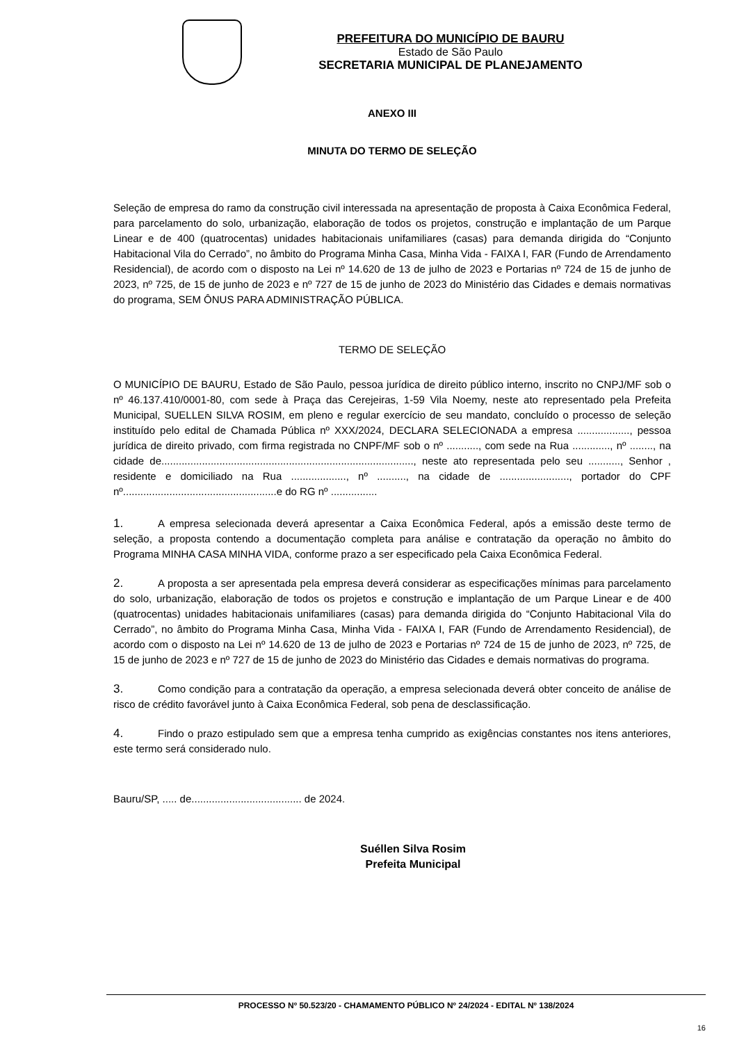PREFEITURA DO MUNICÍPIO DE BAURU
Estado de São Paulo
SECRETARIA MUNICIPAL DE PLANEJAMENTO
ANEXO III
MINUTA DO TERMO DE SELEÇÃO
Seleção de empresa do ramo da construção civil interessada na apresentação de proposta à Caixa Econômica Federal, para parcelamento do solo, urbanização, elaboração de todos os projetos, construção e implantação de um Parque Linear e de 400 (quatrocentas) unidades habitacionais unifamiliares (casas) para demanda dirigida do “Conjunto Habitacional Vila do Cerrado”, no âmbito do Programa Minha Casa, Minha Vida - FAIXA I, FAR (Fundo de Arrendamento Residencial), de acordo com o disposto na Lei nº 14.620 de 13 de julho de 2023 e Portarias nº 724 de 15 de junho de 2023, nº 725, de 15 de junho de 2023 e nº 727 de 15 de junho de 2023 do Ministério das Cidades e demais normativas do programa, SEM ÔNUS PARA ADMINISTRAÇÃO PÚBLICA.
TERMO DE SELEÇÃO
O MUNICÍPIO DE BAURU, Estado de São Paulo, pessoa jurídica de direito público interno, inscrito no CNPJ/MF sob o nº 46.137.410/0001-80, com sede à Praça das Cerejeiras, 1-59 Vila Noemy, neste ato representado pela Prefeita Municipal, SUELLEN SILVA ROSIM, em pleno e regular exercício de seu mandato, concluído o processo de seleção instituído pelo edital de Chamada Pública nº XXX/2024, DECLARA SELECIONADA a empresa .................., pessoa jurídica de direito privado, com firma registrada no CNPF/MF sob o nº ..........., com sede na Rua ............., nº ........, na cidade de......................................................................................., neste ato representada pelo seu ..........., Senhor , residente e domiciliado na Rua ..................., nº .........., na cidade de ........................, portador do CPF nº.....................................................e do RG nº ................
1. A empresa selecionada deverá apresentar a Caixa Econômica Federal, após a emissão deste termo de seleção, a proposta contendo a documentação completa para análise e contratação da operação no âmbito do Programa MINHA CASA MINHA VIDA, conforme prazo a ser especificado pela Caixa Econômica Federal.
2. A proposta a ser apresentada pela empresa deverá considerar as especificações mínimas para parcelamento do solo, urbanização, elaboração de todos os projetos e construção e implantação de um Parque Linear e de 400 (quatrocentas) unidades habitacionais unifamiliares (casas) para demanda dirigida do “Conjunto Habitacional Vila do Cerrado”, no âmbito do Programa Minha Casa, Minha Vida - FAIXA I, FAR (Fundo de Arrendamento Residencial), de acordo com o disposto na Lei nº 14.620 de 13 de julho de 2023 e Portarias nº 724 de 15 de junho de 2023, nº 725, de 15 de junho de 2023 e nº 727 de 15 de junho de 2023 do Ministério das Cidades e demais normativas do programa.
3. Como condição para a contratação da operação, a empresa selecionada deverá obter conceito de análise de risco de crédito favorável junto à Caixa Econômica Federal, sob pena de desclassificação.
4. Findo o prazo estipulado sem que a empresa tenha cumprido as exigências constantes nos itens anteriores, este termo será considerado nulo.
Bauru/SP, ..... de...................................... de 2024.
Suéllen Silva Rosim
Prefeita Municipal
PROCESSO Nº 50.523/20 - CHAMAMENTO PÚBLICO Nº 24/2024 - EDITAL Nº 138/2024
16